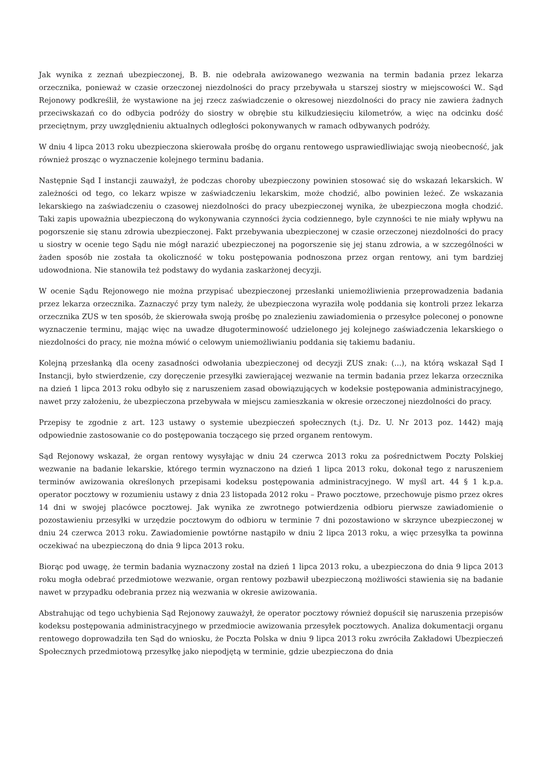Jak wynika z zeznań ubezpieczonej, B. B. nie odebrała awizowanego wezwania na termin badania przez lekarza orzecznika, ponieważ w czasie orzeczonej niezdolności do pracy przebywała u starszej siostry w miejscowości W.. Sąd Rejonowy podkreślił, że wystawione na jej rzecz zaświadczenie o okresowej niezdolności do pracy nie zawiera żadnych przeciwskazań co do odbycia podróży do siostry w obrębie stu kilkudziesięciu kilometrów, a więc na odcinku dość przeciętnym, przy uwzględnieniu aktualnych odległości pokonywanych w ramach odbywanych podróży.
W dniu 4 lipca 2013 roku ubezpieczona skierowała prośbę do organu rentowego usprawiedliwiając swoją nieobecność, jak również prosząc o wyznaczenie kolejnego terminu badania.
Następnie Sąd I instancji zauważył, że podczas choroby ubezpieczony powinien stosować się do wskazań lekarskich. W zależności od tego, co lekarz wpisze w zaświadczeniu lekarskim, może chodzić, albo powinien leżeć. Ze wskazania lekarskiego na zaświadczeniu o czasowej niezdolności do pracy ubezpieczonej wynika, że ubezpieczona mogła chodzić. Taki zapis upoważnia ubezpieczoną do wykonywania czynności życia codziennego, byle czynności te nie miały wpływu na pogorszenie się stanu zdrowia ubezpieczonej. Fakt przebywania ubezpieczonej w czasie orzeczonej niezdolności do pracy u siostry w ocenie tego Sądu nie mógł narazić ubezpieczonej na pogorszenie się jej stanu zdrowia, a w szczególności w żaden sposób nie została ta okoliczność w toku postępowania podnoszona przez organ rentowy, ani tym bardziej udowodniona. Nie stanowiła też podstawy do wydania zaskarżonej decyzji.
W ocenie Sądu Rejonowego nie można przypisać ubezpieczonej przesłanki uniemożliwienia przeprowadzenia badania przez lekarza orzecznika. Zaznaczyć przy tym należy, że ubezpieczona wyraziła wolę poddania się kontroli przez lekarza orzecznika ZUS w ten sposób, że skierowała swoją prośbę po znalezieniu zawiadomienia o przesyłce poleconej o ponowne wyznaczenie terminu, mając więc na uwadze długoterminowość udzielonego jej kolejnego zaświadczenia lekarskiego o niezdolności do pracy, nie można mówić o celowym uniemożliwianiu poddania się takiemu badaniu.
Kolejną przesłanką dla oceny zasadności odwołania ubezpieczonej od decyzji ZUS znak: (...), na którą wskazał Sąd I Instancji, było stwierdzenie, czy doręczenie przesyłki zawierającej wezwanie na termin badania przez lekarza orzecznika na dzień 1 lipca 2013 roku odbyło się z naruszeniem zasad obowiązujących w kodeksie postępowania administracyjnego, nawet przy założeniu, że ubezpieczona przebywała w miejscu zamieszkania w okresie orzeczonej niezdolności do pracy.
Przepisy te zgodnie z art. 123 ustawy o systemie ubezpieczeń społecznych (t.j. Dz. U. Nr 2013 poz. 1442) mają odpowiednie zastosowanie co do postępowania toczącego się przed organem rentowym.
Sąd Rejonowy wskazał, że organ rentowy wysyłając w dniu 24 czerwca 2013 roku za pośrednictwem Poczty Polskiej wezwanie na badanie lekarskie, którego termin wyznaczono na dzień 1 lipca 2013 roku, dokonał tego z naruszeniem terminów awizowania określonych przepisami kodeksu postępowania administracyjnego. W myśl art. 44 § 1 k.p.a. operator pocztowy w rozumieniu ustawy z dnia 23 listopada 2012 roku – Prawo pocztowe, przechowuje pismo przez okres 14 dni w swojej placówce pocztowej. Jak wynika ze zwrotnego potwierdzenia odbioru pierwsze zawiadomienie o pozostawieniu przesyłki w urzędzie pocztowym do odbioru w terminie 7 dni pozostawiono w skrzynce ubezpieczonej w dniu 24 czerwca 2013 roku. Zawiadomienie powtórne nastąpiło w dniu 2 lipca 2013 roku, a więc przesyłka ta powinna oczekiwać na ubezpieczoną do dnia 9 lipca 2013 roku.
Biorąc pod uwagę, że termin badania wyznaczony został na dzień 1 lipca 2013 roku, a ubezpieczona do dnia 9 lipca 2013 roku mogła odebrać przedmiotowe wezwanie, organ rentowy pozbawił ubezpieczoną możliwości stawienia się na badanie nawet w przypadku odebrania przez nią wezwania w okresie awizowania.
Abstrahując od tego uchybienia Sąd Rejonowy zauważył, że operator pocztowy również dopuścił się naruszenia przepisów kodeksu postępowania administracyjnego w przedmiocie awizowania przesyłek pocztowych. Analiza dokumentacji organu rentowego doprowadziła ten Sąd do wniosku, że Poczta Polska w dniu 9 lipca 2013 roku zwróciła Zakładowi Ubezpieczeń Społecznych przedmiotową przesyłkę jako niepodjętą w terminie, gdzie ubezpieczona do dnia